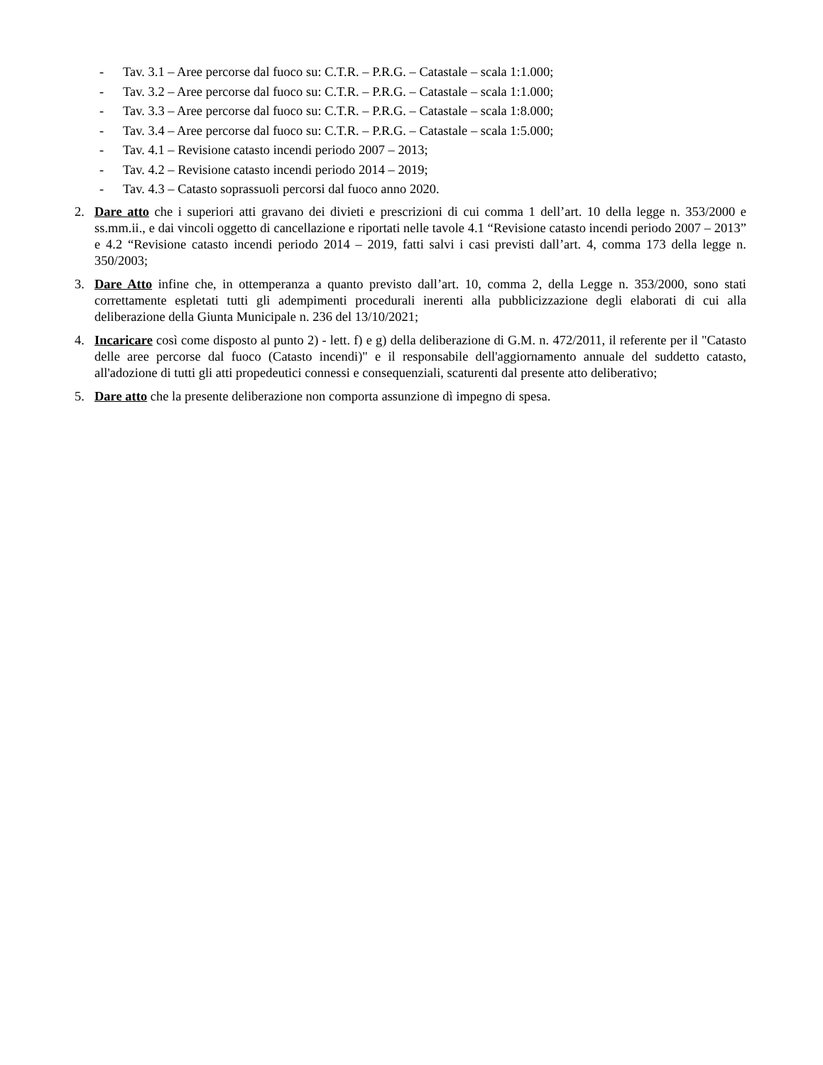- Tav. 3.1 – Aree percorse dal fuoco su: C.T.R. – P.R.G. – Catastale – scala 1:1.000;
- Tav. 3.2 – Aree percorse dal fuoco su: C.T.R. – P.R.G. – Catastale – scala 1:1.000;
- Tav. 3.3 – Aree percorse dal fuoco su: C.T.R. – P.R.G. – Catastale – scala 1:8.000;
- Tav. 3.4 – Aree percorse dal fuoco su: C.T.R. – P.R.G. – Catastale – scala 1:5.000;
- Tav. 4.1 – Revisione catasto incendi periodo 2007 – 2013;
- Tav. 4.2 – Revisione catasto incendi periodo 2014 – 2019;
- Tav. 4.3 – Catasto soprassuoli percorsi dal fuoco anno 2020.
2. Dare atto che i superiori atti gravano dei divieti e prescrizioni di cui comma 1 dell’art. 10 della legge n. 353/2000 e ss.mm.ii., e dai vincoli oggetto di cancellazione e riportati nelle tavole 4.1 “Revisione catasto incendi periodo 2007 – 2013” e 4.2 “Revisione catasto incendi periodo 2014 – 2019, fatti salvi i casi previsti dall’art. 4, comma 173 della legge n. 350/2003;
3. Dare Atto infine che, in ottemperanza a quanto previsto dall’art. 10, comma 2, della Legge n. 353/2000, sono stati correttamente espletati tutti gli adempimenti procedurali inerenti alla pubblicizzazione degli elaborati di cui alla deliberazione della Giunta Municipale n. 236 del 13/10/2021;
4. Incaricare così come disposto al punto 2) - lett. f) e g) della deliberazione di G.M. n. 472/2011, il referente per il "Catasto delle aree percorse dal fuoco (Catasto incendi)" e il responsabile dell'aggiornamento annuale del suddetto catasto, all'adozione di tutti gli atti propedeutici connessi e consequenziali, scaturenti dal presente atto deliberativo;
5. Dare atto che la presente deliberazione non comporta assunzione dì impegno di spesa.